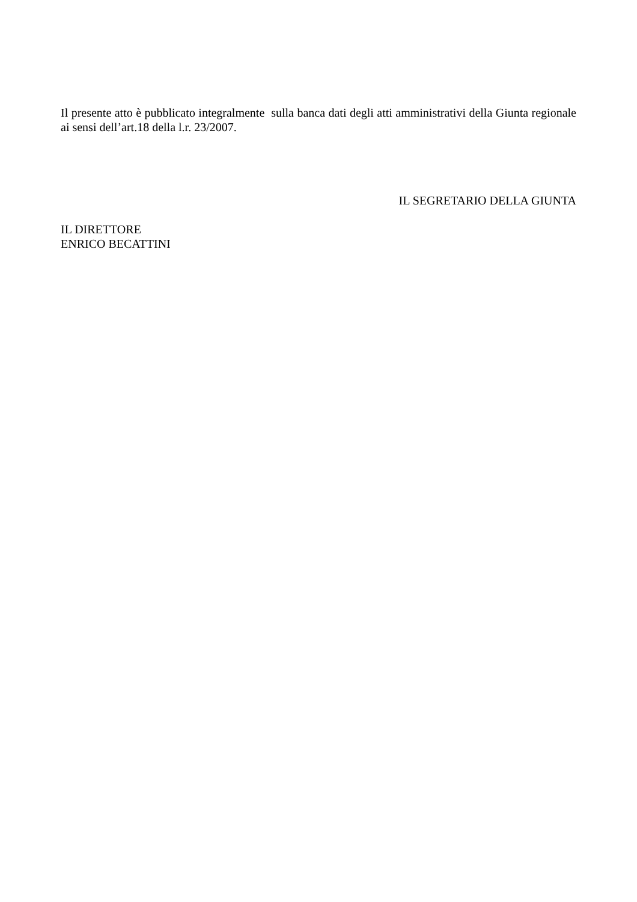Il presente atto è pubblicato integralmente sulla banca dati degli atti amministrativi della Giunta regionale ai sensi dell’art.18 della l.r. 23/2007.
IL SEGRETARIO DELLA GIUNTA
IL DIRETTORE
ENRICO BECATTINI